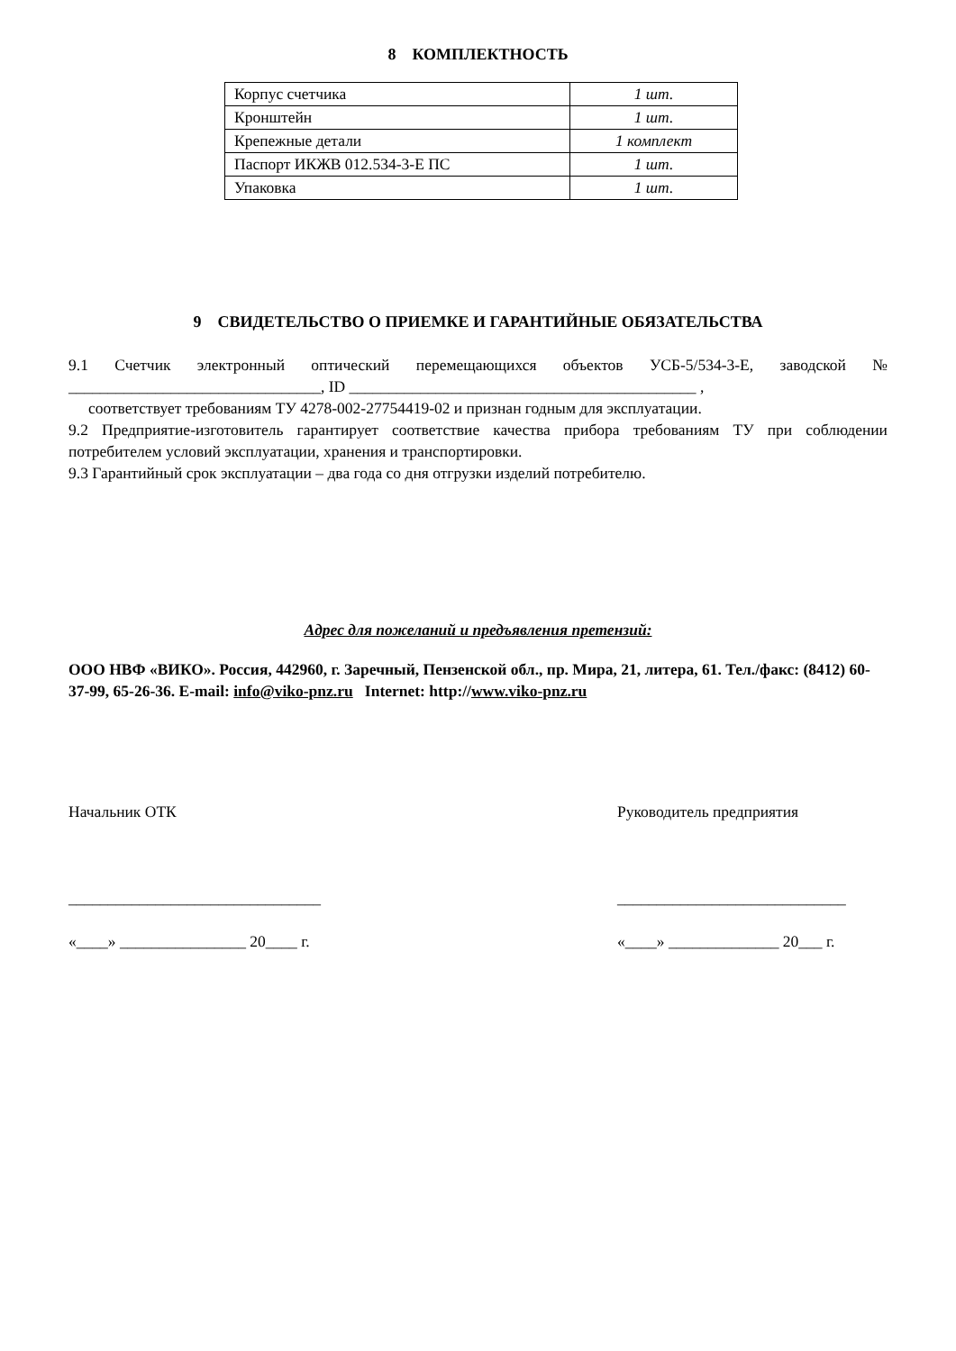8 КОМПЛЕКТНОСТЬ
| Корпус счетчика | 1 шт. |
| Кронштейн | 1 шт. |
| Крепежные детали | 1 комплект |
| Паспорт ИКЖВ 012.534-3-Е ПС | 1 шт. |
| Упаковка | 1 шт. |
9 СВИДЕТЕЛЬСТВО О ПРИЕМКЕ И ГАРАНТИЙНЫЕ ОБЯЗАТЕЛЬСТВА
9.1 Счетчик электронный оптический перемещающихся объектов УСБ-5/534-3-Е, заводской № ________________________________, ID ____________________________________________ ,
соответствует требованиям ТУ 4278-002-27754419-02 и признан годным для эксплуатации.
9.2 Предприятие-изготовитель гарантирует соответствие качества прибора требованиям ТУ при соблюдении потребителем условий эксплуатации, хранения и транспортировки.
9.3 Гарантийный срок эксплуатации – два года со дня отгрузки изделий потребителю.
Адрес для пожеланий и предъявления претензий:
ООО НВФ «ВИКО». Россия, 442960, г. Заречный, Пензенской обл., пр. Мира, 21, литера, 61. Тел./факс: (8412) 60-37-99, 65-26-36. E-mail: info@viko-pnz.ru Internet: http://www.viko-pnz.ru
Начальник ОТК
________________________________
«____» ________________ 20____ г.
Руководитель предприятия
_____________________________
«____» ______________ 20___ г.